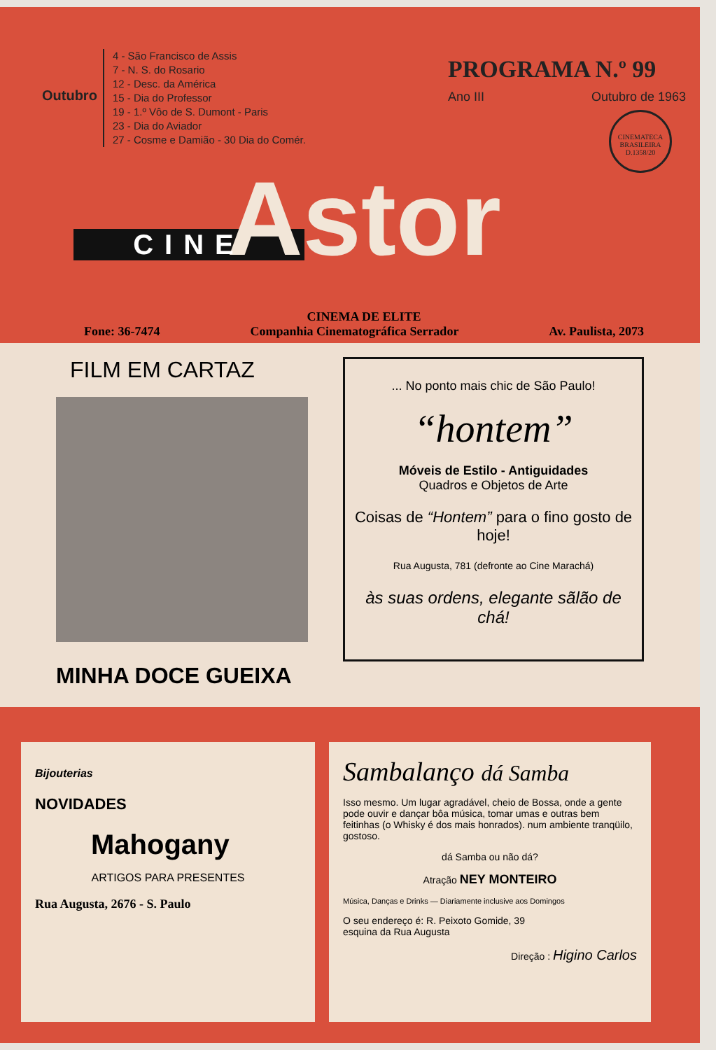Outubro
4 - São Francisco de Assis
7 - N. S. do Rosario
12 - Desc. da América
15 - Dia do Professor
19 - 1.º Vôo de S. Dumont - Paris
23 - Dia do Aviador
27 - Cosme e Damião - 30 Dia do Comér.
PROGRAMA N.º 99
Ano III Outubro de 1963
CINEMATECA BRASILEIRA D.1358/20
Astor
CINE
CINEMA DE ELITE
Fone: 36-7474 Companhia Cinematográfica Serrador Av. Paulista, 2073
FILM EM CARTAZ
MINHA DOCE GUEIXA
... No ponto mais chic de São Paulo!
“hontem”
Móveis de Estilo - Antiguidades
Quadros e Objetos de Arte
Coisas de “Hontem” para o fino gosto de hoje!
Rua Augusta, 781 (defronte ao Cine Marachá)
às suas ordens, elegante sãlão de chá!
Bijouterias
NOVIDADES
Mahogany
ARTIGOS PARA PRESENTES
Rua Augusta, 2676 - S. Paulo
Sambalanço dá Samba
Isso mesmo. Um lugar agradável, cheio de Bossa, onde a gente pode ouvir e dançar bôa música, tomar umas e outras bem feitinhas (o Whisky é dos mais honrados). num ambiente tranqüilo, gostoso.
dá Samba ou não dá?
Atração NEY MONTEIRO
Música, Danças e Drinks — Diariamente inclusive aos Domingos
O seu endereço é: R. Peixoto Gomide, 39
esquina da Rua Augusta
Direção : Higino Carlos